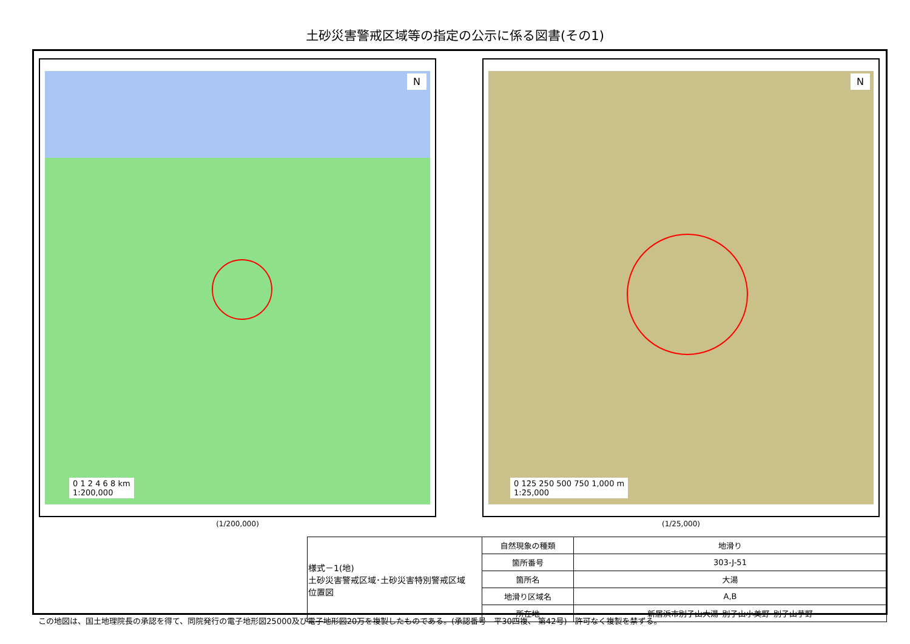土砂災害警戒区域等の指定の公示に係る図書(その1)
N
0 1 2 4 6 8 km
1:200,000
(1/200,000)
N
0 125 250 500 750 1,000 m
1:25,000
(1/25,000)
| 様式－1(地) 土砂災害警戒区域･土砂災害特別警戒区域 位置図 | 自然現象の種類 | 地滑り |
| | 箇所番号 | 303-J-51 |
| | 箇所名 | 大湯 |
| | 地滑り区域名 | A,B |
| | 所在地 | 新居浜市別子山大湯･別子山小美野･別子山芋野 |
この地図は、国土地理院長の承認を得て、同院発行の電子地形図25000及び電子地形図20万を複製したものである。(承認番号　平30四複、 第42号)　許可なく複製を禁ずる。